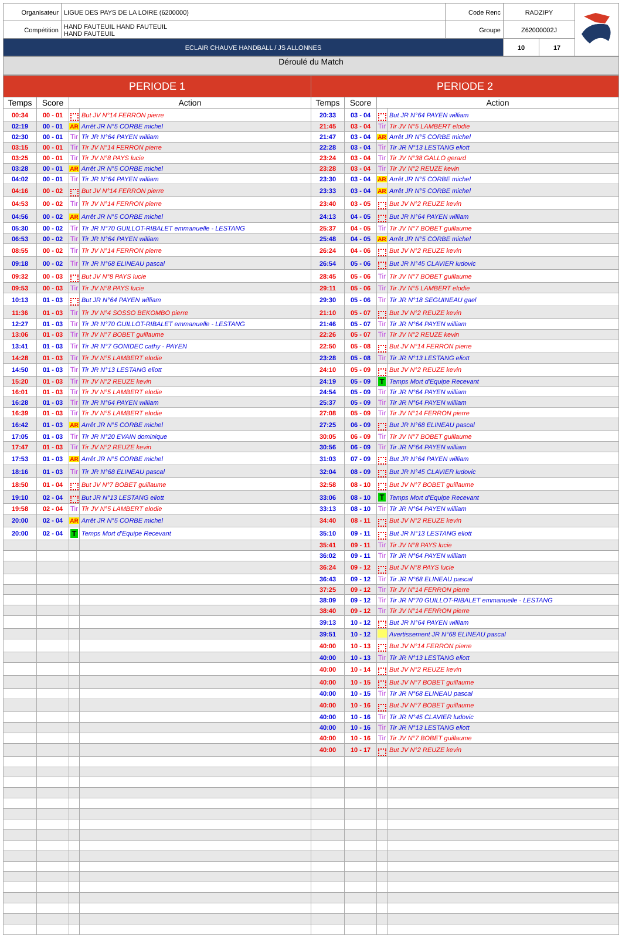| Organisateur | LIGUE DES PAYS DE LA LOIRE (6200000) | Code Renc | RADZIPY | | |
| Compétition | HAND FAUTEUIL HAND FAUTEUIL HAND FAUTEUIL | Groupe | Z62000002J | | |
| ECLAIR CHAUVE HANDBALL / JS ALLONNES | | | 10 | 17 | |
Déroulé du Match
| PERIODE 1 | | | | PERIODE 2 | | | |
| --- | --- | --- | --- | --- | --- | --- | --- |
| Temps | Score | Action | | Temps | Score | Action | |
| 00:34 | 00 - 01 | b | But JV N°14 FERRON pierre | 20:33 | 03 - 04 | b | But JR N°64 PAYEN william |
| 02:19 | 00 - 01 | AR | Arrêt JR N°5 CORBE michel | 21:45 | 03 - 04 | Tir | Tir JV N°5 LAMBERT elodie |
| 02:30 | 00 - 01 | Tir | Tir JR N°64 PAYEN william | 21:47 | 03 - 04 | AR | Arrêt JR N°5 CORBE michel |
| 03:15 | 00 - 01 | Tir | Tir JV N°14 FERRON pierre | 22:28 | 03 - 04 | Tir | Tir JR N°13 LESTANG eliott |
| 03:25 | 00 - 01 | Tir | Tir JV N°8 PAYS lucie | 23:24 | 03 - 04 | Tir | Tir JV N°38 GALLO gerard |
| 03:28 | 00 - 01 | AR | Arrêt JR N°5 CORBE michel | 23:28 | 03 - 04 | Tir | Tir JV N°2 REUZE kevin |
| 04:02 | 00 - 01 | Tir | Tir JR N°64 PAYEN william | 23:30 | 03 - 04 | AR | Arrêt JR N°5 CORBE michel |
| 04:16 | 00 - 02 | b | But JV N°14 FERRON pierre | 23:33 | 03 - 04 | AR | Arrêt JR N°5 CORBE michel |
| 04:53 | 00 - 02 | Tir | Tir JV N°14 FERRON pierre | 23:40 | 03 - 05 | b | But JV N°2 REUZE kevin |
| 04:56 | 00 - 02 | AR | Arrêt JR N°5 CORBE michel | 24:13 | 04 - 05 | b | But JR N°64 PAYEN william |
| 05:30 | 00 - 02 | Tir | Tir JR N°70 GUILLOT-RIBALET emmanuelle - LESTANG | 25:37 | 04 - 05 | Tir | Tir JV N°7 BOBET guillaume |
| 06:53 | 00 - 02 | Tir | Tir JR N°64 PAYEN william | 25:48 | 04 - 05 | AR | Arrêt JR N°5 CORBE michel |
| 08:55 | 00 - 02 | Tir | Tir JV N°14 FERRON pierre | 26:24 | 04 - 06 | b | But JV N°2 REUZE kevin |
| 09:18 | 00 - 02 | Tir | Tir JR N°68 ELINEAU pascal | 26:54 | 05 - 06 | b | But JR N°45 CLAVIER ludovic |
| 09:32 | 00 - 03 | b | But JV N°8 PAYS lucie | 28:45 | 05 - 06 | Tir | Tir JV N°7 BOBET guillaume |
| 09:53 | 00 - 03 | Tir | Tir JV N°8 PAYS lucie | 29:11 | 05 - 06 | Tir | Tir JV N°5 LAMBERT elodie |
| 10:13 | 01 - 03 | b | But JR N°64 PAYEN william | 29:30 | 05 - 06 | Tir | Tir JR N°18 SEGUINEAU gael |
| 11:36 | 01 - 03 | Tir | Tir JV N°4 SOSSO BEKOMBO pierre | 21:10 | 05 - 07 | b | But JV N°2 REUZE kevin |
| 12:27 | 01 - 03 | Tir | Tir JR N°70 GUILLOT-RIBALET emmanuelle - LESTANG | 21:46 | 05 - 07 | Tir | Tir JR N°64 PAYEN william |
| 13:06 | 01 - 03 | Tir | Tir JV N°7 BOBET guillaume | 22:26 | 05 - 07 | Tir | Tir JV N°2 REUZE kevin |
| 13:41 | 01 - 03 | Tir | Tir JR N°7 GONIDEC cathy - PAYEN | 22:50 | 05 - 08 | b | But JV N°14 FERRON pierre |
| 14:28 | 01 - 03 | Tir | Tir JV N°5 LAMBERT elodie | 23:28 | 05 - 08 | Tir | Tir JR N°13 LESTANG eliott |
| 14:50 | 01 - 03 | Tir | Tir JR N°13 LESTANG eliott | 24:10 | 05 - 09 | b | But JV N°2 REUZE kevin |
| 15:20 | 01 - 03 | Tir | Tir JV N°2 REUZE kevin | 24:19 | 05 - 09 | T | Temps Mort d'Equipe Recevant |
| 16:01 | 01 - 03 | Tir | Tir JV N°5 LAMBERT elodie | 24:54 | 05 - 09 | Tir | Tir JR N°64 PAYEN william |
| 16:28 | 01 - 03 | Tir | Tir JR N°64 PAYEN william | 25:37 | 05 - 09 | Tir | Tir JR N°64 PAYEN william |
| 16:39 | 01 - 03 | Tir | Tir JV N°5 LAMBERT elodie | 27:08 | 05 - 09 | Tir | Tir JV N°14 FERRON pierre |
| 16:42 | 01 - 03 | AR | Arrêt JR N°5 CORBE michel | 27:25 | 06 - 09 | b | But JR N°68 ELINEAU pascal |
| 17:05 | 01 - 03 | Tir | Tir JR N°20 EVAIN dominique | 30:05 | 06 - 09 | Tir | Tir JV N°7 BOBET guillaume |
| 17:47 | 01 - 03 | Tir | Tir JV N°2 REUZE kevin | 30:56 | 06 - 09 | Tir | Tir JR N°64 PAYEN william |
| 17:53 | 01 - 03 | AR | Arrêt JR N°5 CORBE michel | 31:03 | 07 - 09 | b | But JR N°64 PAYEN william |
| 18:16 | 01 - 03 | Tir | Tir JR N°68 ELINEAU pascal | 32:04 | 08 - 09 | b | But JR N°45 CLAVIER ludovic |
| 18:50 | 01 - 04 | b | But JV N°7 BOBET guillaume | 32:58 | 08 - 10 | b | But JV N°7 BOBET guillaume |
| 19:10 | 02 - 04 | b | But JR N°13 LESTANG eliott | 33:06 | 08 - 10 | T | Temps Mort d'Equipe Recevant |
| 19:58 | 02 - 04 | Tir | Tir JV N°5 LAMBERT elodie | 33:13 | 08 - 10 | Tir | Tir JR N°64 PAYEN william |
| 20:00 | 02 - 04 | AR | Arrêt JR N°5 CORBE michel | 34:40 | 08 - 11 | b | But JV N°2 REUZE kevin |
| 20:00 | 02 - 04 | T | Temps Mort d'Equipe Recevant | 35:10 | 09 - 11 | b | But JR N°13 LESTANG eliott |
| | | | | 35:41 | 09 - 11 | Tir | Tir JV N°8 PAYS lucie |
| | | | | 36:02 | 09 - 11 | Tir | Tir JR N°64 PAYEN william |
| | | | | 36:24 | 09 - 12 | b | But JV N°8 PAYS lucie |
| | | | | 36:43 | 09 - 12 | Tir | Tir JR N°68 ELINEAU pascal |
| | | | | 37:25 | 09 - 12 | Tir | Tir JV N°14 FERRON pierre |
| | | | | 38:09 | 09 - 12 | Tir | Tir JR N°70 GUILLOT-RIBALET emmanuelle - LESTANG |
| | | | | 38:40 | 09 - 12 | Tir | Tir JV N°14 FERRON pierre |
| | | | | 39:13 | 10 - 12 | b | But JR N°64 PAYEN william |
| | | | | 39:51 | 10 - 12 | | Avertissement JR N°68 ELINEAU pascal |
| | | | | 40:00 | 10 - 13 | b | But JV N°14 FERRON pierre |
| | | | | 40:00 | 10 - 13 | Tir | Tir JR N°13 LESTANG eliott |
| | | | | 40:00 | 10 - 14 | b | But JV N°2 REUZE kevin |
| | | | | 40:00 | 10 - 15 | b | But JV N°7 BOBET guillaume |
| | | | | 40:00 | 10 - 15 | Tir | Tir JR N°68 ELINEAU pascal |
| | | | | 40:00 | 10 - 16 | b | But JV N°7 BOBET guillaume |
| | | | | 40:00 | 10 - 16 | Tir | Tir JR N°45 CLAVIER ludovic |
| | | | | 40:00 | 10 - 16 | Tir | Tir JR N°13 LESTANG eliott |
| | | | | 40:00 | 10 - 16 | Tir | Tir JV N°7 BOBET guillaume |
| | | | | 40:00 | 10 - 17 | b | But JV N°2 REUZE kevin |